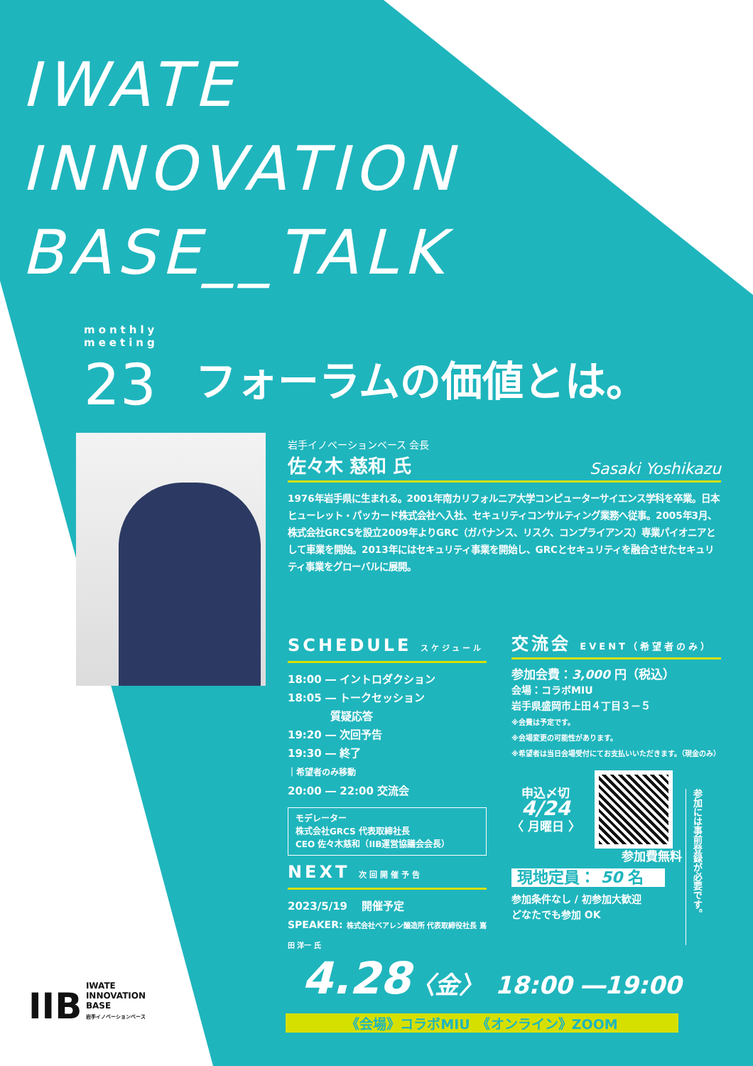IWATE
INNOVATION
BASE__TALK
monthly
meeting
23 フォーラムの価値とは。
岩手イノベーションベース 会長
佐々木 慈和 氏 Sasaki Yoshikazu
1976年岩手県に生まれる。2001年南カリフォルニア大学コンピューターサイエンス学科を卒業。日本ヒューレット・パッカード株式会社へ入社、セキュリティコンサルティング業務へ従事。2005年3月、株式会社GRCSを設立2009年よりGRC（ガバナンス、リスク、コンプライアンス）専業パイオニアとして車業を開始。2013年にはセキュリティ事業を開始し、GRCとセキュリティを融合させたセキュリティ事業をグローバルに展開。
SCHEDULE スケジュール
18:00 ― イントロダクション
18:05 ― トークセッション
　　　　質疑応答
19:20 ― 次回予告
19:30 ― 終了
｜希望者のみ移動
20:00 ― 22:00 交流会
モデレーター
株式会社GRCS 代表取締社長
CEO 佐々木慈和（IIB運営協議会会長）
NEXT 次回開催予告
2023/5/19 　開催予定
SPEAKER: 株式会社ベアレン醸造所 代表取締役社長 嶌田 洋一 氏
交流会 EVENT（希望者のみ）
参加会費：3,000 円（税込）
会場：コラボMIU
岩手県盛岡市上田４丁目３－５
※会費は予定です。
※会場変更の可能性があります。
※希望者は当日会場受付にてお支払いいただきます。（現金のみ）
申込〆切
4/24
〈 月曜日 〉
参加費無料
現地定員： 50 名
参加条件なし / 初参加大歓迎
どなたでも参加 OK
参加には事前登録が必要です。
4.28〈金〉　18:00 ―19:00
《会場》コラボMIU　《オンライン》ZOOM
IIB IWATE
INNOVATION
BASE
岩手イノベーションベース